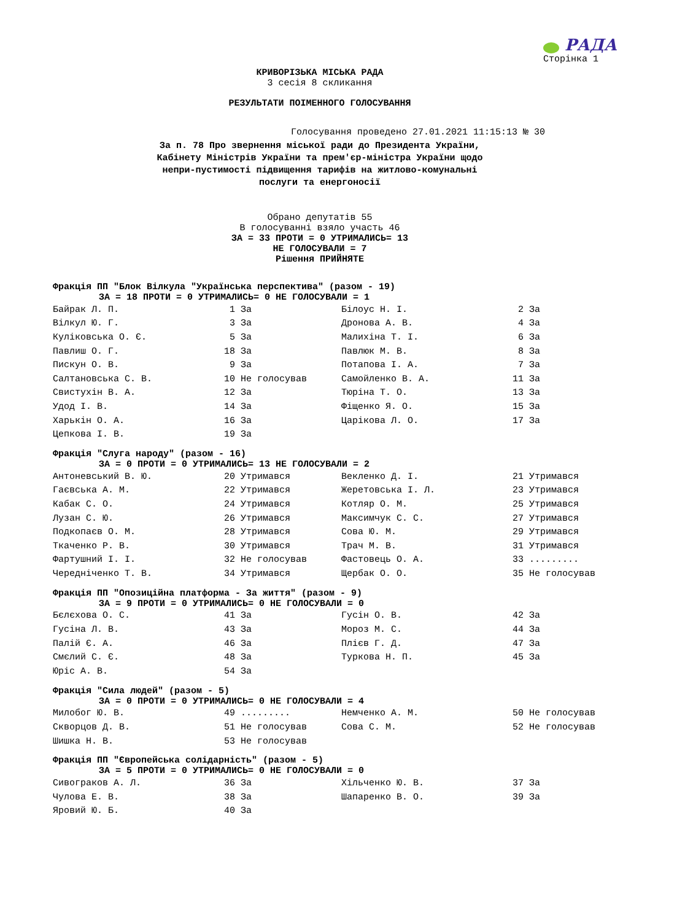РАДА
Сторінка 1
КРИВОРІЗЬКА МІСЬКА РАДА
3 сесія 8 скликання
РЕЗУЛЬТАТИ ПОІМЕННОГО ГОЛОСУВАННЯ
Голосування проведено 27.01.2021 11:15:13 № 30
За п. 78 Про звернення міської ради до Президента України,
Кабінету Міністрів України та прем'єр-міністра України щодо
непри-пустимості підвищення тарифів на житлово-комунальні
послуги та енергоносії
Обрано депутатів 55
В голосуванні взяло участь 46
ЗА = 33 ПРОТИ = 0 УТРИМАЛИСЬ= 13
НЕ ГОЛОСУВАЛИ = 7
Рішення ПРИЙНЯТЕ
Фракція ПП "Блок Вілкула "Українська перспектива" (разом - 19)
ЗА = 18 ПРОТИ = 0 УТРИМАЛИСЬ= 0 НЕ ГОЛОСУВАЛИ = 1
| Байрак Л. П. | 1 За | Білоус Н. І. | 2 За |
| Вілкул Ю. Г. | 3 За | Дронова А. В. | 4 За |
| Куліковська О. Є. | 5 За | Малихіна Т. І. | 6 За |
| Павлиш О. Г. | 18 За | Павлюк М. В. | 8 За |
| Пискун О. В. | 9 За | Потапова І. А. | 7 За |
| Салтановська С. В. | 10 Не голосував | Самойленко В. А. | 11 За |
| Свистухін В. А. | 12 За | Тюріна Т. О. | 13 За |
| Удод І. В. | 14 За | Фіщенко Я. О. | 15 За |
| Харькін О. А. | 16 За | Царікова Л. О. | 17 За |
| Цепкова І. В. | 19 За | | |
Фракція "Слуга народу" (разом - 16)
ЗА = 0 ПРОТИ = 0 УТРИМАЛИСЬ= 13 НЕ ГОЛОСУВАЛИ = 2
| Антоневський В. Ю. | 20 Утримався | Векленко Д. І. | 21 Утримався |
| Гаєвська А. М. | 22 Утримався | Жеретовська І. Л. | 23 Утримався |
| Кабак С. О. | 24 Утримався | Котляр О. М. | 25 Утримався |
| Лузан С. Ю. | 26 Утримався | Максимчук С. С. | 27 Утримався |
| Подкопаєв О. М. | 28 Утримався | Сова Ю. М. | 29 Утримався |
| Ткаченко Р. В. | 30 Утримався | Трач М. В. | 31 Утримався |
| Фартушний І. І. | 32 Не голосував | Фастовець О. А. | 33 ......... |
| Чередніченко Т. В. | 34 Утримався | Щербак О. О. | 35 Не голосував |
Фракція ПП "Опозиційна платформа - За життя" (разом - 9)
ЗА = 9 ПРОТИ = 0 УТРИМАЛИСЬ= 0 НЕ ГОЛОСУВАЛИ = 0
| Бєлєхова О. С. | 41 За | Гусін О. В. | 42 За |
| Гусіна Л. В. | 43 За | Мороз М. С. | 44 За |
| Палій Є. А. | 46 За | Плієв Г. Д. | 47 За |
| Смєлий С. Є. | 48 За | Туркова Н. П. | 45 За |
| Юріс А. В. | 54 За | | |
Фракція "Сила людей" (разом - 5)
ЗА = 0 ПРОТИ = 0 УТРИМАЛИСЬ= 0 НЕ ГОЛОСУВАЛИ = 4
| Милобог Ю. В. | 49 ......... | Немченко А. М. | 50 Не голосував |
| Скворцов Д. В. | 51 Не голосував | Сова С. М. | 52 Не голосував |
| Шишка Н. В. | 53 Не голосував | | |
Фракція ПП "Європейська солідарність" (разом - 5)
ЗА = 5 ПРОТИ = 0 УТРИМАЛИСЬ= 0 НЕ ГОЛОСУВАЛИ = 0
| Сивограков А. Л. | 36 За | Хільченко Ю. В. | 37 За |
| Чулова Е. В. | 38 За | Шапаренко В. О. | 39 За |
| Яровий Ю. Б. | 40 За | | |